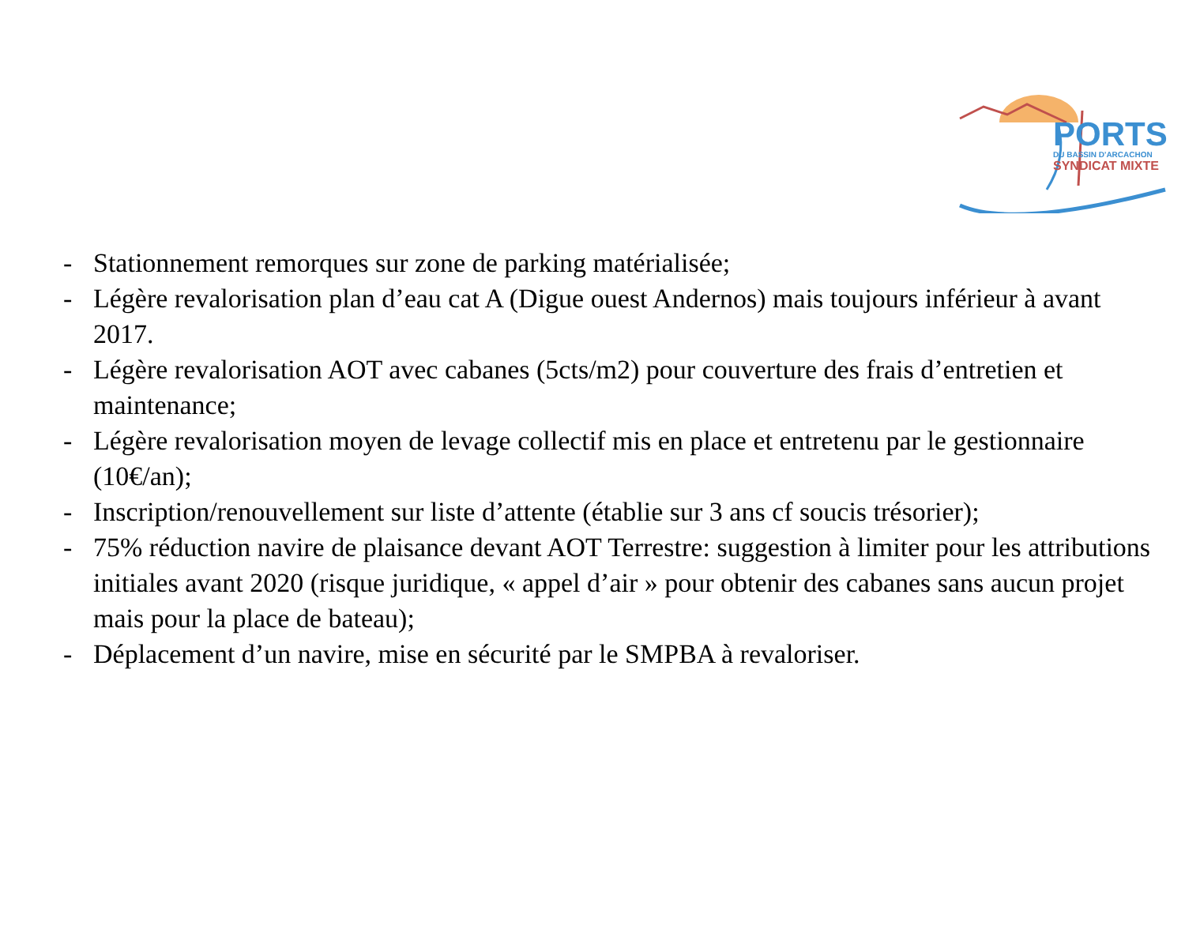PORTS
DU BASSIN D'ARCACHON
SYNDICAT MIXTE
- Stationnement remorques sur zone de parking matérialisée;
- Légère revalorisation plan d’eau cat A (Digue ouest Andernos) mais toujours inférieur à avant 2017.
- Légère revalorisation AOT avec cabanes (5cts/m2) pour couverture des frais d’entretien et maintenance;
- Légère revalorisation moyen de levage collectif mis en place et entretenu par le gestionnaire (10€/an);
- Inscription/renouvellement sur liste d’attente (établie sur 3 ans cf soucis trésorier);
- 75% réduction navire de plaisance devant AOT Terrestre: suggestion à limiter pour les attributions initiales avant 2020 (risque juridique, « appel d’air » pour obtenir des cabanes sans aucun projet mais pour la place de bateau);
- Déplacement d’un navire, mise en sécurité par le SMPBA à revaloriser.